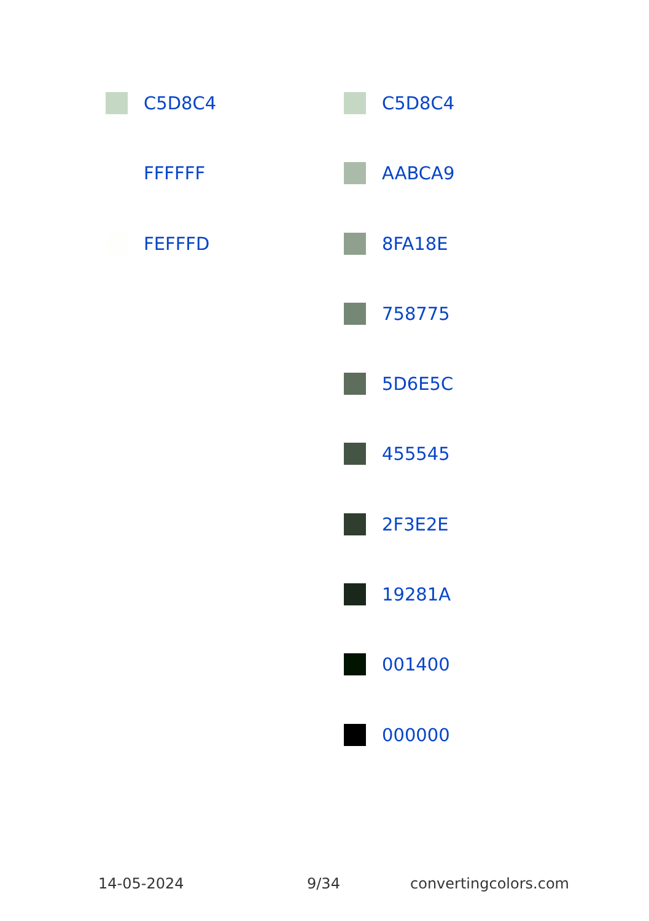C5D8C4
FFFFFF
FEFFFD
C5D8C4
AABCA9
8FA18E
758775
5D6E5C
455545
2F3E2E
19281A
001400
000000
14-05-2024 9/34 convertingcolors.com